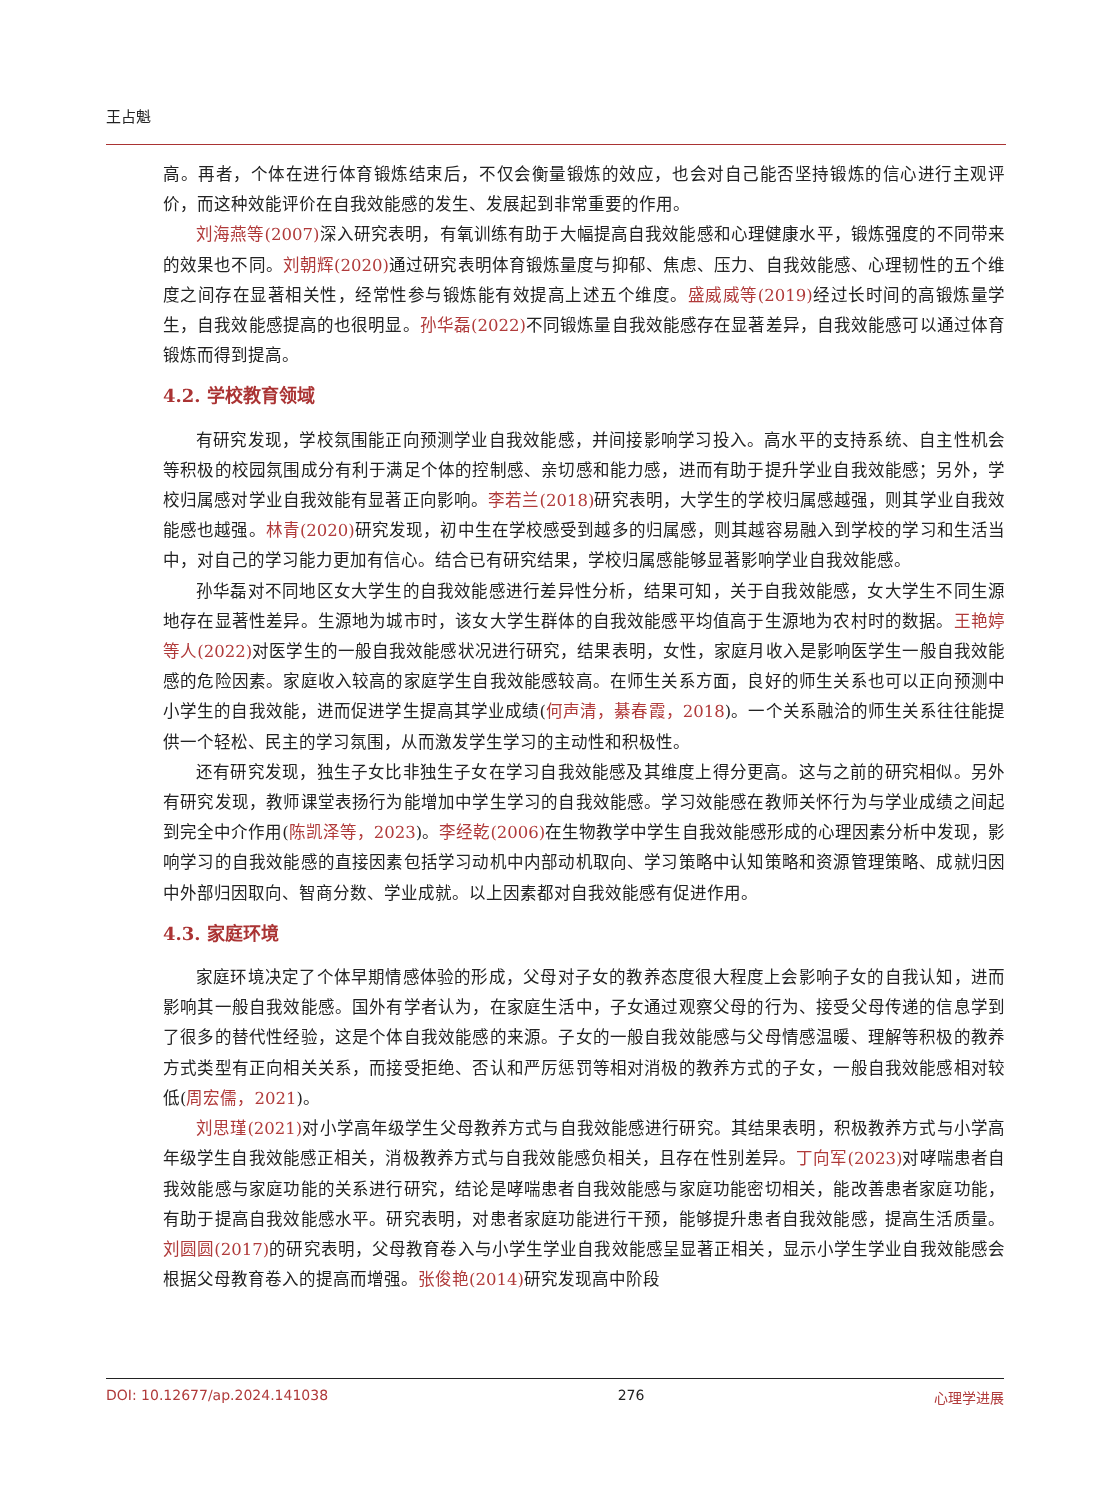王占魁
高。再者，个体在进行体育锻炼结束后，不仅会衡量锻炼的效应，也会对自己能否坚持锻炼的信心进行主观评价，而这种效能评价在自我效能感的发生、发展起到非常重要的作用。
刘海燕等(2007) 深入研究表明，有氧训练有助于大幅提高自我效能感和心理健康水平，锻炼强度的不同带来的效果也不同。刘朝辉(2020) 通过研究表明体育锻炼量度与抑郁、焦虑、压力、自我效能感、心理韧性的五个维度之间存在显著相关性，经常性参与锻炼能有效提高上述五个维度。盛威威等(2019) 经过长时间的高锻炼量学生，自我效能感提高的也很明显。孙华磊(2022) 不同锻炼量自我效能感存在显著差异，自我效能感可以通过体育锻炼而得到提高。
4.2. 学校教育领域
有研究发现，学校氛围能正向预测学业自我效能感，并间接影响学习投入。高水平的支持系统、自主性机会等积极的校园氛围成分有利于满足个体的控制感、亲切感和能力感，进而有助于提升学业自我效能感；另外，学校归属感对学业自我效能有显著正向影响。李若兰(2018) 研究表明，大学生的学校归属感越强，则其学业自我效能感也越强。林青(2020) 研究发现，初中生在学校感受到越多的归属感，则其越容易融入到学校的学习和生活当中，对自己的学习能力更加有信心。结合已有研究结果，学校归属感能够显著影响学业自我效能感。
孙华磊对不同地区女大学生的自我效能感进行差异性分析，结果可知，关于自我效能感，女大学生不同生源地存在显著性差异。生源地为城市时，该女大学生群体的自我效能感平均值高于生源地为农村时的数据。王艳婷等人(2022) 对医学生的一般自我效能感状况进行研究，结果表明，女性，家庭月收入是影响医学生一般自我效能感的危险因素。家庭收入较高的家庭学生自我效能感较高。在师生关系方面，良好的师生关系也可以正向预测中小学生的自我效能，进而促进学生提高其学业成绩(何声清，綦春霞，2018)。一个关系融洽的师生关系往往能提供一个轻松、民主的学习氛围，从而激发学生学习的主动性和积极性。
还有研究发现，独生子女比非独生子女在学习自我效能感及其维度上得分更高。这与之前的研究相似。另外有研究发现，教师课堂表扬行为能增加中学生学习的自我效能感。学习效能感在教师关怀行为与学业成绩之间起到完全中介作用(陈凯泽等，2023)。李经乾(2006) 在生物教学中学生自我效能感形成的心理因素分析中发现，影响学习的自我效能感的直接因素包括学习动机中内部动机取向、学习策略中认知策略和资源管理策略、成就归因中外部归因取向、智商分数、学业成就。以上因素都对自我效能感有促进作用。
4.3. 家庭环境
家庭环境决定了个体早期情感体验的形成，父母对子女的教养态度很大程度上会影响子女的自我认知，进而影响其一般自我效能感。国外有学者认为，在家庭生活中，子女通过观察父母的行为、接受父母传递的信息学到了很多的替代性经验，这是个体自我效能感的来源。子女的一般自我效能感与父母情感温暖、理解等积极的教养方式类型有正向相关关系，而接受拒绝、否认和严厉惩罚等相对消极的教养方式的子女，一般自我效能感相对较低(周宏儒，2021)。
刘思瑾(2021) 对小学高年级学生父母教养方式与自我效能感进行研究。其结果表明，积极教养方式与小学高年级学生自我效能感正相关，消极教养方式与自我效能感负相关，且存在性别差异。丁向军(2023) 对哮喘患者自我效能感与家庭功能的关系进行研究，结论是哮喘患者自我效能感与家庭功能密切相关，能改善患者家庭功能，有助于提高自我效能感水平。研究表明，对患者家庭功能进行干预，能够提升患者自我效能感，提高生活质量。刘圆圆(2017) 的研究表明，父母教育卷入与小学生学业自我效能感呈显著正相关，显示小学生学业自我效能感会根据父母教育卷入的提高而增强。张俊艳(2014) 研究发现高中阶段
DOI: 10.12677/ap.2024.141038 276 心理学进展